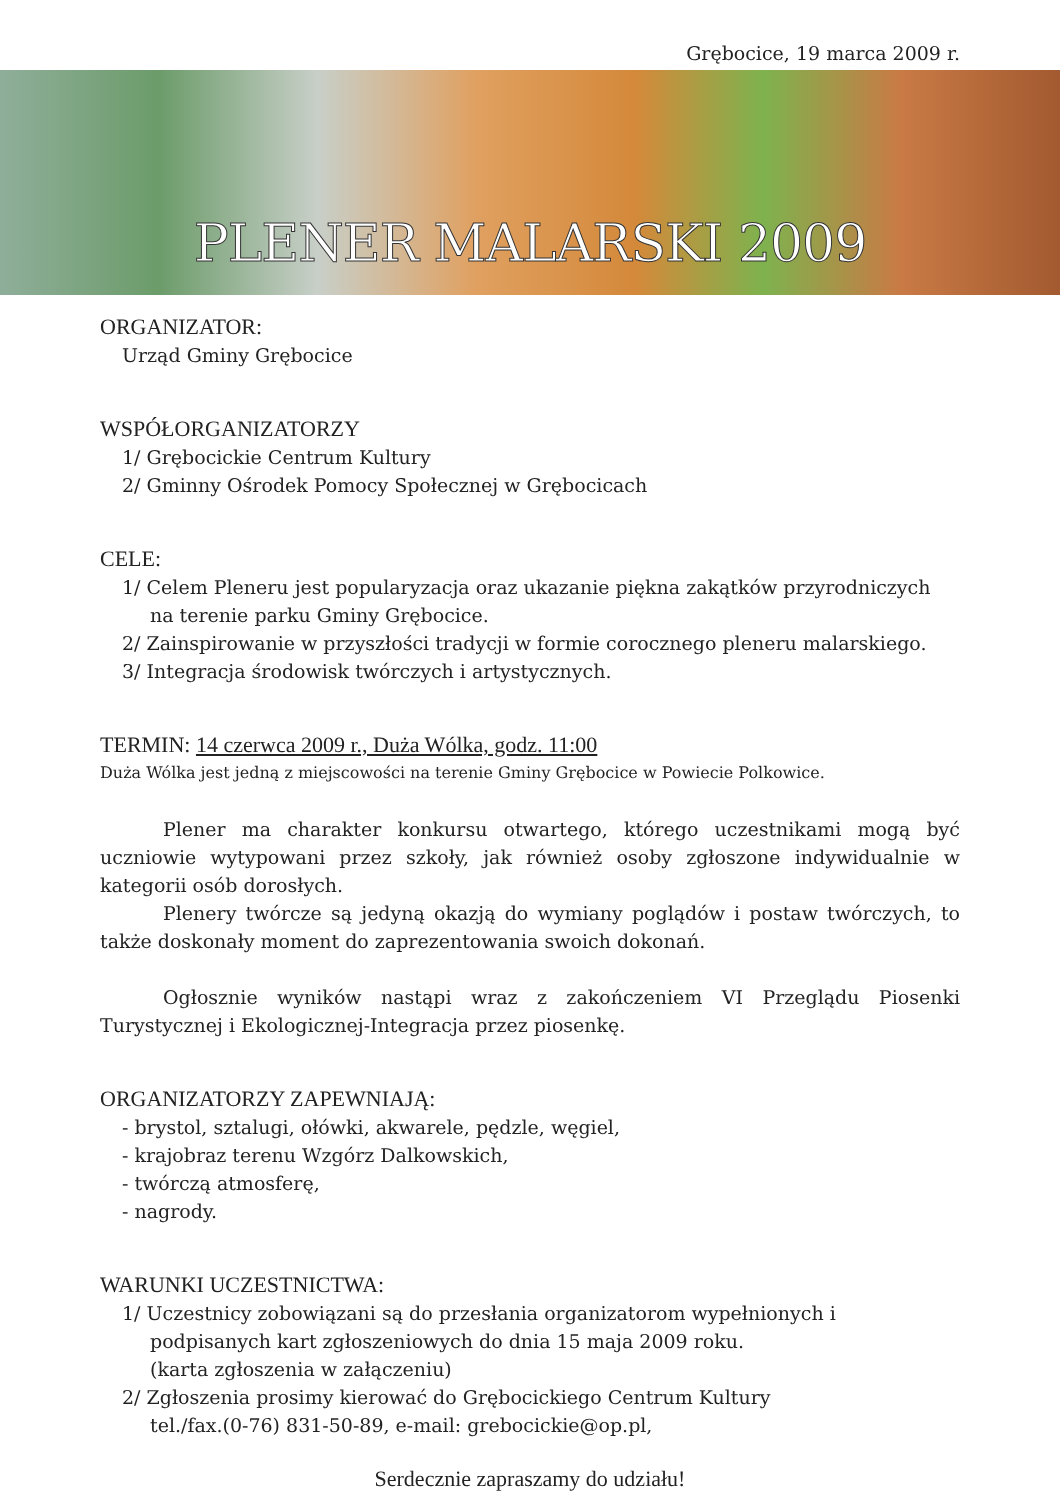Grębocice, 19 marca 2009 r.
PLENER MALARSKI 2009
ORGANIZATOR:
Urząd Gminy Grębocice
WSPÓŁORGANIZATORZY
1/ Grębocickie Centrum Kultury
2/ Gminny Ośrodek Pomocy Społecznej w Grębocicach
CELE:
1/ Celem Pleneru jest popularyzacja oraz ukazanie piękna zakątków przyrodniczych na terenie parku Gminy Grębocice.
2/ Zainspirowanie w przyszłości tradycji w formie corocznego pleneru malarskiego.
3/ Integracja środowisk twórczych i artystycznych.
TERMIN: 14 czerwca 2009 r., Duża Wólka, godz. 11:00
Duża Wólka jest jedną z miejscowości na terenie Gminy Grębocice w Powiecie Polkowice.
Plener ma charakter konkursu otwartego, którego uczestnikami mogą być uczniowie wytypowani przez szkoły, jak również osoby zgłoszone indywidualnie w kategorii osób dorosłych.
Plenery twórcze są jedyną okazją do wymiany poglądów i postaw twórczych, to także doskonały moment do zaprezentowania swoich dokonań.
Ogłosznie wyników nastąpi wraz z zakończeniem VI Przeglądu Piosenki Turystycznej i Ekologicznej-Integracja przez piosenkę.
ORGANIZATORZY ZAPEWNIAJĄ:
- brystol, sztalugi, ołówki, akwarele, pędzle, węgiel,
- krajobraz terenu Wzgórz Dalkowskich,
- twórczą atmosferę,
- nagrody.
WARUNKI UCZESTNICTWA:
1/ Uczestnicy zobowiązani są do przesłania organizatorom wypełnionych i podpisanych kart zgłoszeniowych do dnia 15 maja 2009 roku.
(karta zgłoszenia w załączeniu)
2/ Zgłoszenia prosimy kierować do Grębocickiego Centrum Kultury
tel./fax.(0-76) 831-50-89, e-mail: grebocickie@op.pl,
Serdecznie zapraszamy do udziału!